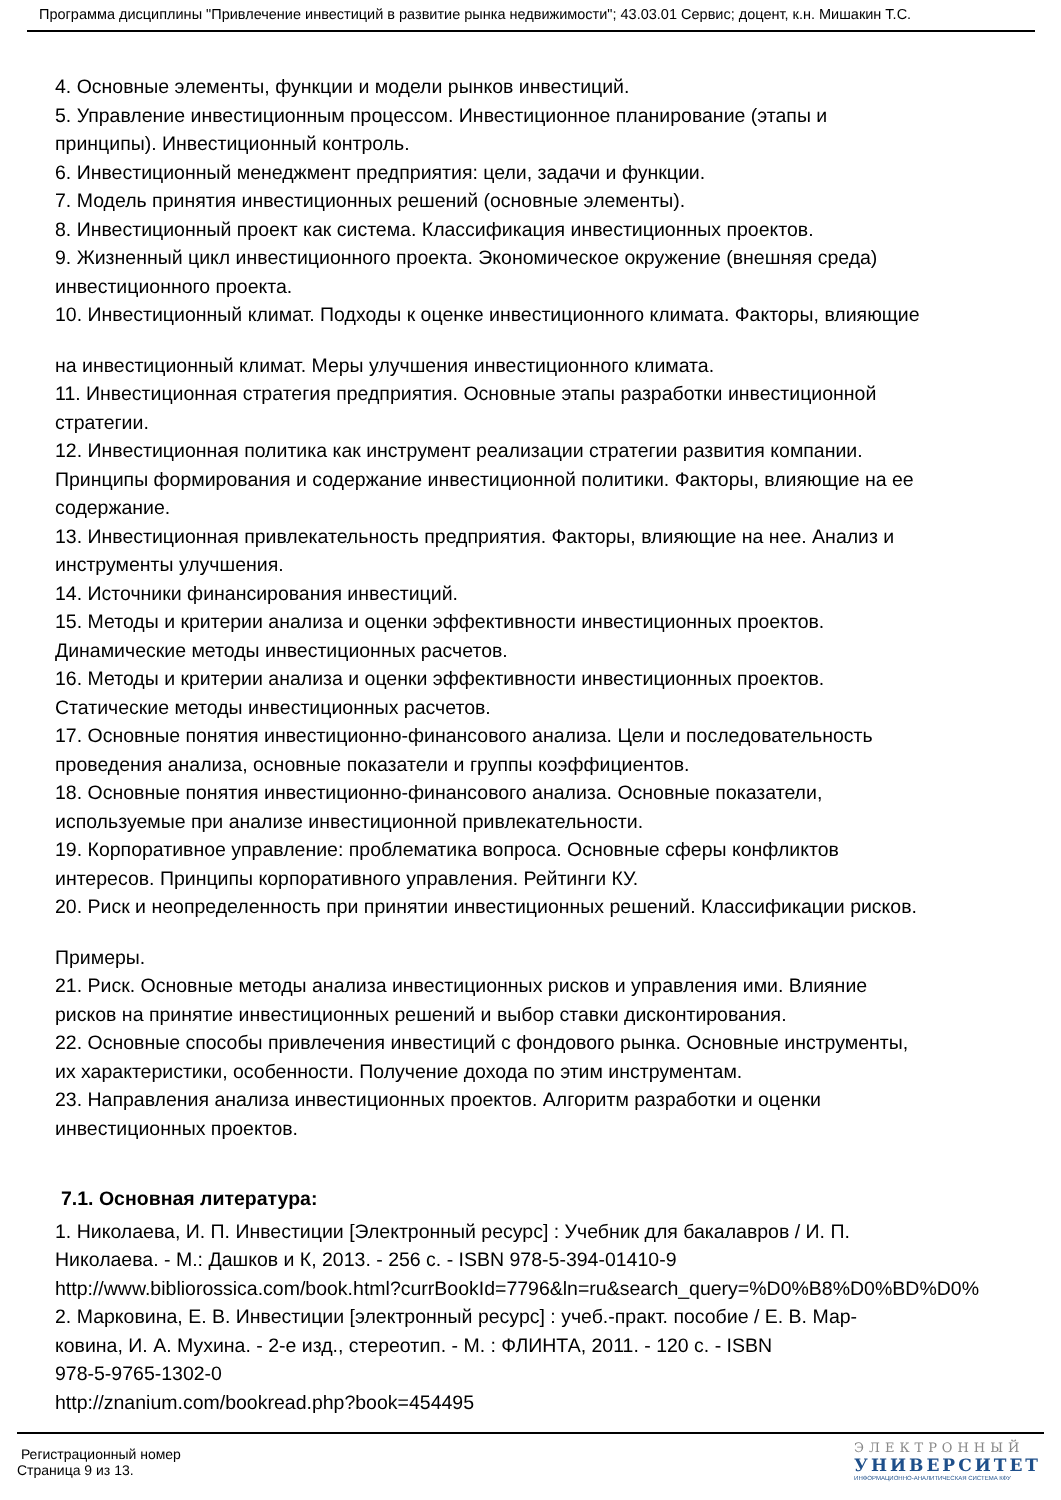Программа дисциплины "Привлечение инвестиций в развитие рынка недвижимости"; 43.03.01 Сервис; доцент, к.н. Мишакин Т.С.
4. Основные элементы, функции и модели рынков инвестиций.
5. Управление инвестиционным процессом. Инвестиционное планирование (этапы и
принципы). Инвестиционный контроль.
6. Инвестиционный менеджмент предприятия: цели, задачи и функции.
7. Модель принятия инвестиционных решений (основные элементы).
8. Инвестиционный проект как система. Классификация инвестиционных проектов.
9. Жизненный цикл инвестиционного проекта. Экономическое окружение (внешняя среда)
инвестиционного проекта.
10. Инвестиционный климат. Подходы к оценке инвестиционного климата. Факторы, влияющие
на инвестиционный климат. Меры улучшения инвестиционного климата.
11. Инвестиционная стратегия предприятия. Основные этапы разработки инвестиционной
стратегии.
12. Инвестиционная политика как инструмент реализации стратегии развития компании.
Принципы формирования и содержание инвестиционной политики. Факторы, влияющие на ее
содержание.
13. Инвестиционная привлекательность предприятия. Факторы, влияющие на нее. Анализ и
инструменты улучшения.
14. Источники финансирования инвестиций.
15. Методы и критерии анализа и оценки эффективности инвестиционных проектов.
Динамические методы инвестиционных расчетов.
16. Методы и критерии анализа и оценки эффективности инвестиционных проектов.
Статические методы инвестиционных расчетов.
17. Основные понятия инвестиционно-финансового анализа. Цели и последовательность
проведения анализа, основные показатели и группы коэффициентов.
18. Основные понятия инвестиционно-финансового анализа. Основные показатели,
используемые при анализе инвестиционной привлекательности.
19. Корпоративное управление: проблематика вопроса. Основные сферы конфликтов
интересов. Принципы корпоративного управления. Рейтинги КУ.
20. Риск и неопределенность при принятии инвестиционных решений. Классификации рисков.
Примеры.
21. Риск. Основные методы анализа инвестиционных рисков и управления ими. Влияние
рисков на принятие инвестиционных решений и выбор ставки дисконтирования.
22. Основные способы привлечения инвестиций с фондового рынка. Основные инструменты,
их характеристики, особенности. Получение дохода по этим инструментам.
23. Направления анализа инвестиционных проектов. Алгоритм разработки и оценки
инвестиционных проектов.
7.1. Основная литература:
1. Николаева, И. П. Инвестиции [Электронный ресурс] : Учебник для бакалавров / И. П.
Николаева. - М.: Дашков и К, 2013. - 256 с. - ISBN 978-5-394-01410-9
http://www.bibliorossica.com/book.html?currBookId=7796&ln=ru&search_query=%D0%B8%D0%BD%D0%
2. Марковина, Е. В. Инвестиции [электронный ресурс] : учеб.-практ. пособие / Е. В. Мар-
ковина, И. А. Мухина. - 2-е изд., стереотип. - М. : ФЛИНТА, 2011. - 120 с. - ISBN
978-5-9765-1302-0
http://znanium.com/bookread.php?book=454495
Регистрационный номер
Страница 9 из 13.
ЭЛЕКТРОННЫЙ
УНИВЕРСИТЕТ
ИНФОРМАЦИОННО-АНАЛИТИЧЕСКАЯ СИСТЕМА КФУ